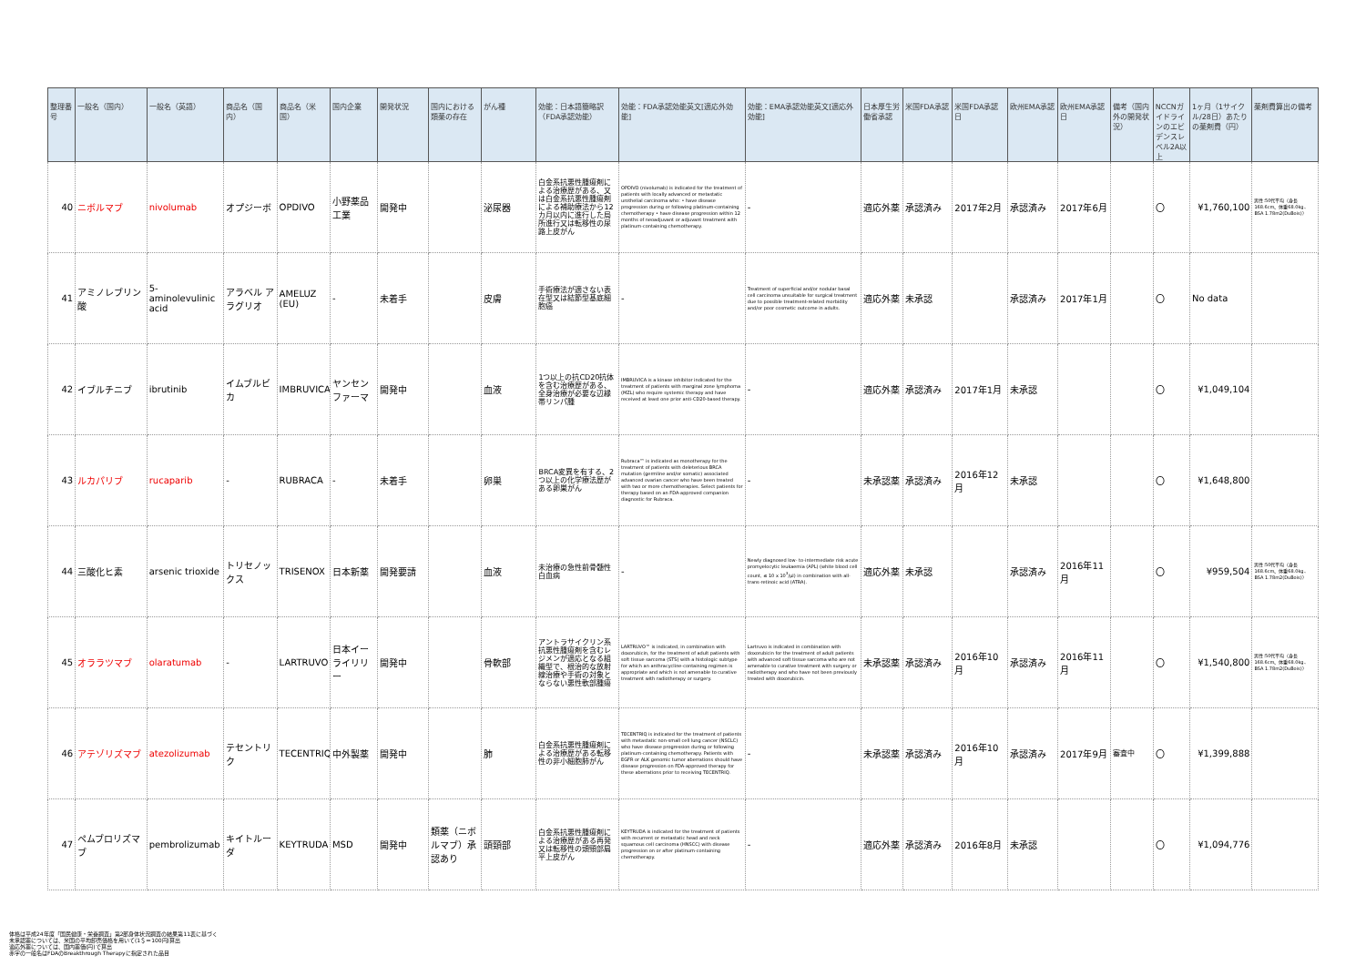| 整理番号 | 一般名（国内） | 一般名（英語） | 商品名（国内） | 商品名（米国） | 国内企業 | 開発状況 | 国内における類薬の存在 | がん種 | 効能：日本語簡略訳（FDA承認効能） | 効能：FDA承認効能英文[適応外効能] | 効能：EMA承認効能英文[適応外効能] | 日本厚生労働省承認 | 米国FDA承認 | 米国FDA承認日 | 欧州EMA承認 | 欧州EMA承認日 | 備考（国内外の開発状況） | NCCNガイドラインのエビデンスレベル2A以上 | 1ヶ月（1サイクル/28日）あたりの薬剤費（円） | 薬剤費算出の備考 |
| --- | --- | --- | --- | --- | --- | --- | --- | --- | --- | --- | --- | --- | --- | --- | --- | --- | --- | --- | --- | --- |
| 40 | ニボルマブ | nivolumab | オプジーボ | OPDIVO | 小野薬品工業 | 開発中 | | 泌尿器 | 白金系抗悪性腫瘍剤による治療歴がある、又は白金系抗悪性腫瘍剤による補助療法から12カ月以内に進行した局所進行又は転移性の尿路上皮がん | OPDIVO (nivolumab) is indicated for the treatment of patients with locally advanced or metastatic urothelial carcinoma who: • have disease progression during or following platinum-containing chemotherapy • have disease progression within 12 months of neoadjuvant or adjuvant treatment with platinum-containing chemotherapy. | - | 適応外薬 | 承認済み | 2017年2月 | 承認済み | 2017年6月 | | 〇 | ¥1,760,100 | 男性:50代平均（身長168.6cm、体重68.0kg、BSA 1.78m2(DuBois)） |
| 41 | アミノレブリン酸 | 5-aminolevulinic acid | アラベル アラグリオ | AMELUZ (EU) | - | 未着手 | | 皮膚 | 手術療法が適さない表在型又は結節型基底細胞癌 | - | Treatment of superficial and/or nodular basal cell carcinoma unsuitable for surgical treatment due to possible treatment-related morbidity and/or poor cosmetic outcome in adults. | 適応外薬 | 未承認 | | 承認済み | 2017年1月 | | 〇 | No data | |
| 42 | イブルチニブ | ibrutinib | イムブルビカ | IMBRUVICA | ヤンセンファーマ | 開発中 | | 血液 | 1つ以上の抗CD20抗体を含む治療歴がある、全身治療が必要な辺縁帯リンパ腫 | IMBRUVICA is a kinase inhibitor indicated for the treatment of patients with marginal zone lymphoma (MZL) who require systemic therapy and have received at least one prior anti-CD20-based therapy. | - | 適応外薬 | 承認済み | 2017年1月 | 未承認 | | | 〇 | ¥1,049,104 | |
| 43 | ルカパリブ | rucaparib | - | RUBRACA | - | 未着手 | | 卵巣 | BRCA変異を有する、2つ以上の化学療法歴がある卵巣がん | Rubraca™ is indicated as monotherapy for the treatment of patients with deleterious BRCA mutation (germline and/or somatic) associated advanced ovarian cancer who have been treated with two or more chemotherapies. Select patients for therapy based on an FDA-approved companion diagnostic for Rubraca. | - | 未承認薬 | 承認済み | 2016年12月 | 未承認 | | | 〇 | ¥1,648,800 | |
| 44 | 三酸化ヒ素 | arsenic trioxide | トリセノックス | TRISENOX | 日本新薬 | 開発要請 | | 血液 | 未治療の急性前骨髄性白血病 | - | Newly diagnosed low- to-intermediate risk acute promyelocytic leukaemia (APL) (white blood cell count, ≤ 10 x 10<sup>3</sup>/μl) in combination with all-trans-retinoic acid (ATRA). | 適応外薬 | 未承認 | | 承認済み | 2016年11月 | | 〇 | ¥959,504 | 男性:50代平均（身長168.6cm、体重68.0kg、BSA 1.78m2(DuBois)） |
| 45 | オララツマブ | olaratumab | - | LARTRUVO | 日本イーライリリー | 開発中 | | 骨軟部 | アントラサイクリン系抗悪性腫瘍剤を含むレジメンが適応となる組織型で、根治的な放射線治療や手術の対象とならない悪性軟部腫瘍 | LARTRUVO™ is indicated, in combination with doxorubicin, for the treatment of adult patients with soft tissue sarcoma (STS) with a histologic subtype for which an anthracycline-containing regimen is appropriate and which is not amenable to curative treatment with radiotherapy or surgery. | Lartruvo is indicated in combination with doxorubicin for the treatment of adult patients with advanced soft tissue sarcoma who are not amenable to curative treatment with surgery or radiotherapy and who have not been previously treated with doxorubicin. | 未承認薬 | 承認済み | 2016年10月 | 承認済み | 2016年11月 | | 〇 | ¥1,540,800 | 男性:50代平均（身長168.6cm、体重68.0kg、BSA 1.78m2(DuBois)） |
| 46 | アテゾリズマブ | atezolizumab | テセントリク | TECENTRIQ | 中外製薬 | 開発中 | | 肺 | 白金系抗悪性腫瘍剤による治療歴がある転移性の非小細胞肺がん | TECENTRIQ is indicated for the treatment of patients with metastatic non-small cell lung cancer (NSCLC) who have disease progression during or following platinum-containing chemotherapy. Patients with EGFR or ALK genomic tumor aberrations should have disease progression on FDA-approved therapy for these aberrations prior to receiving TECENTRIQ. | - | 未承認薬 | 承認済み | 2016年10月 | 承認済み | 2017年9月 | 審査中 | 〇 | ¥1,399,888 | |
| 47 | ペムブロリズマブ | pembrolizumab | キイトルーダ | KEYTRUDA | MSD | 開発中 | 類薬（ニボルマブ）承認あり | 頭頸部 | 白金系抗悪性腫瘍剤による治療歴がある再発又は転移性の頭頸部扁平上皮がん | KEYTRUDA is indicated for the treatment of patients with recurrent or metastatic head and neck squamous cell carcinoma (HNSCC) with disease progression on or after platinum-containing chemotherapy. | - | 適応外薬 | 承認済み | 2016年8月 | 未承認 | | | 〇 | ¥1,094,776 | |
体格は平成24年度「国民健康・栄養調査」第2部身体状況調査の結果第11表に基づく
未承認薬については、米国の平均卸売価格を用いて(1＄＝100円)算出
適応外薬については、国内薬価(円)で算出
赤字の一般名はFDAのBreakthrough Therapyに指定された品目